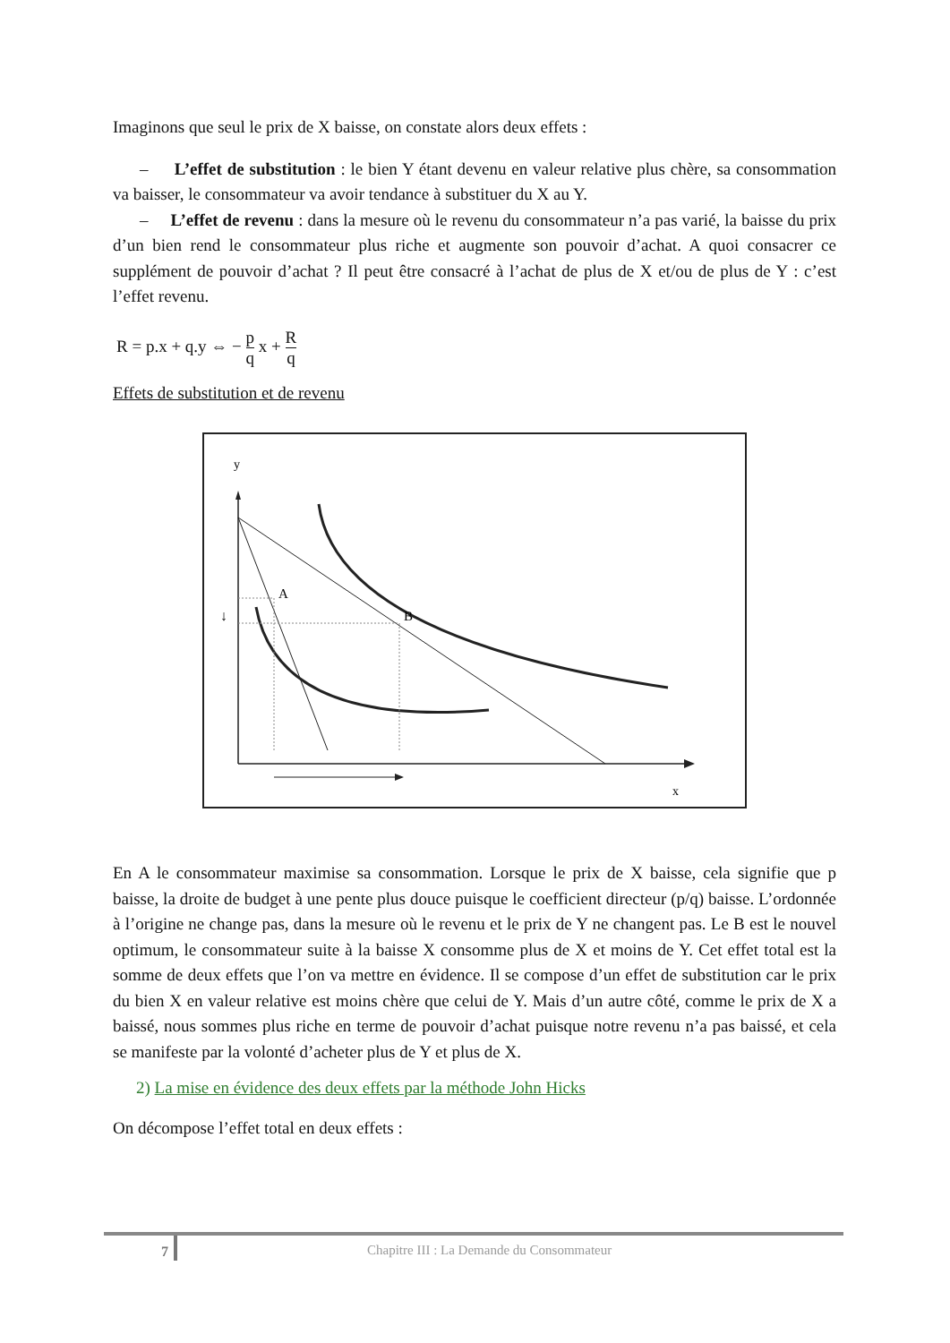Imaginons que seul le prix de X baisse, on constate alors deux effets :
– L’effet de substitution : le bien Y étant devenu en valeur relative plus chère, sa consommation va baisser, le consommateur va avoir tendance à substituer du X au Y.
– L’effet de revenu : dans la mesure où le revenu du consommateur n’a pas varié, la baisse du prix d’un bien rend le consommateur plus riche et augmente son pouvoir d’achat. A quoi consacrer ce supplément de pouvoir d’achat ? Il peut être consacré à l’achat de plus de X et/ou de plus de Y : c’est l’effet revenu.
R = p.x + q.y ⇔ − p q x + R q
Effets de substitution et de revenu
y
x
A
B
↓
En A le consommateur maximise sa consommation. Lorsque le prix de X baisse, cela signifie que p baisse, la droite de budget à une pente plus douce puisque le coefficient directeur (p/q) baisse. L’ordonnée à l’origine ne change pas, dans la mesure où le revenu et le prix de Y ne changent pas. Le B est le nouvel optimum, le consommateur suite à la baisse X consomme plus de X et moins de Y. Cet effet total est la somme de deux effets que l’on va mettre en évidence. Il se compose d’un effet de substitution car le prix du bien X en valeur relative est moins chère que celui de Y. Mais d’un autre côté, comme le prix de X a baissé, nous sommes plus riche en terme de pouvoir d’achat puisque notre revenu n’a pas baissé, et cela se manifeste par la volonté d’acheter plus de Y et plus de X.
2) La mise en évidence des deux effets par la méthode John Hicks
On décompose l’effet total en deux effets :
7
Chapitre III : La Demande du Consommateur